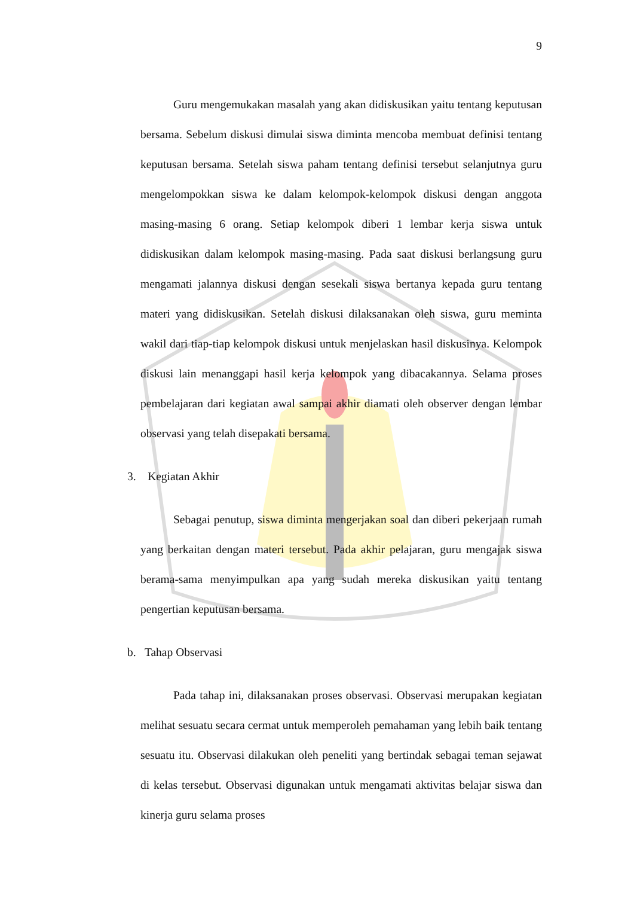9
Guru mengemukakan masalah yang akan didiskusikan yaitu tentang keputusan bersama. Sebelum diskusi dimulai siswa diminta mencoba membuat definisi tentang keputusan bersama. Setelah siswa paham tentang definisi tersebut selanjutnya guru mengelompokkan siswa ke dalam kelompok-kelompok diskusi dengan anggota masing-masing 6 orang. Setiap kelompok diberi 1 lembar kerja siswa untuk didiskusikan dalam kelompok masing-masing. Pada saat diskusi berlangsung guru mengamati jalannya diskusi dengan sesekali siswa bertanya kepada guru tentang materi yang didiskusikan. Setelah diskusi dilaksanakan oleh siswa, guru meminta wakil dari tiap-tiap kelompok diskusi untuk menjelaskan hasil diskusinya. Kelompok diskusi lain menanggapi hasil kerja kelompok yang dibacakannya. Selama proses pembelajaran dari kegiatan awal sampai akhir diamati oleh observer dengan lembar observasi yang telah disepakati bersama.
3. Kegiatan Akhir
Sebagai penutup, siswa diminta mengerjakan soal dan diberi pekerjaan rumah yang berkaitan dengan materi tersebut. Pada akhir pelajaran, guru mengajak siswa berama-sama menyimpulkan apa yang sudah mereka diskusikan yaitu tentang pengertian keputusan bersama.
b. Tahap Observasi
Pada tahap ini, dilaksanakan proses observasi. Observasi merupakan kegiatan melihat sesuatu secara cermat untuk memperoleh pemahaman yang lebih baik tentang sesuatu itu. Observasi dilakukan oleh peneliti yang bertindak sebagai teman sejawat di kelas tersebut. Observasi digunakan untuk mengamati aktivitas belajar siswa dan kinerja guru selama proses